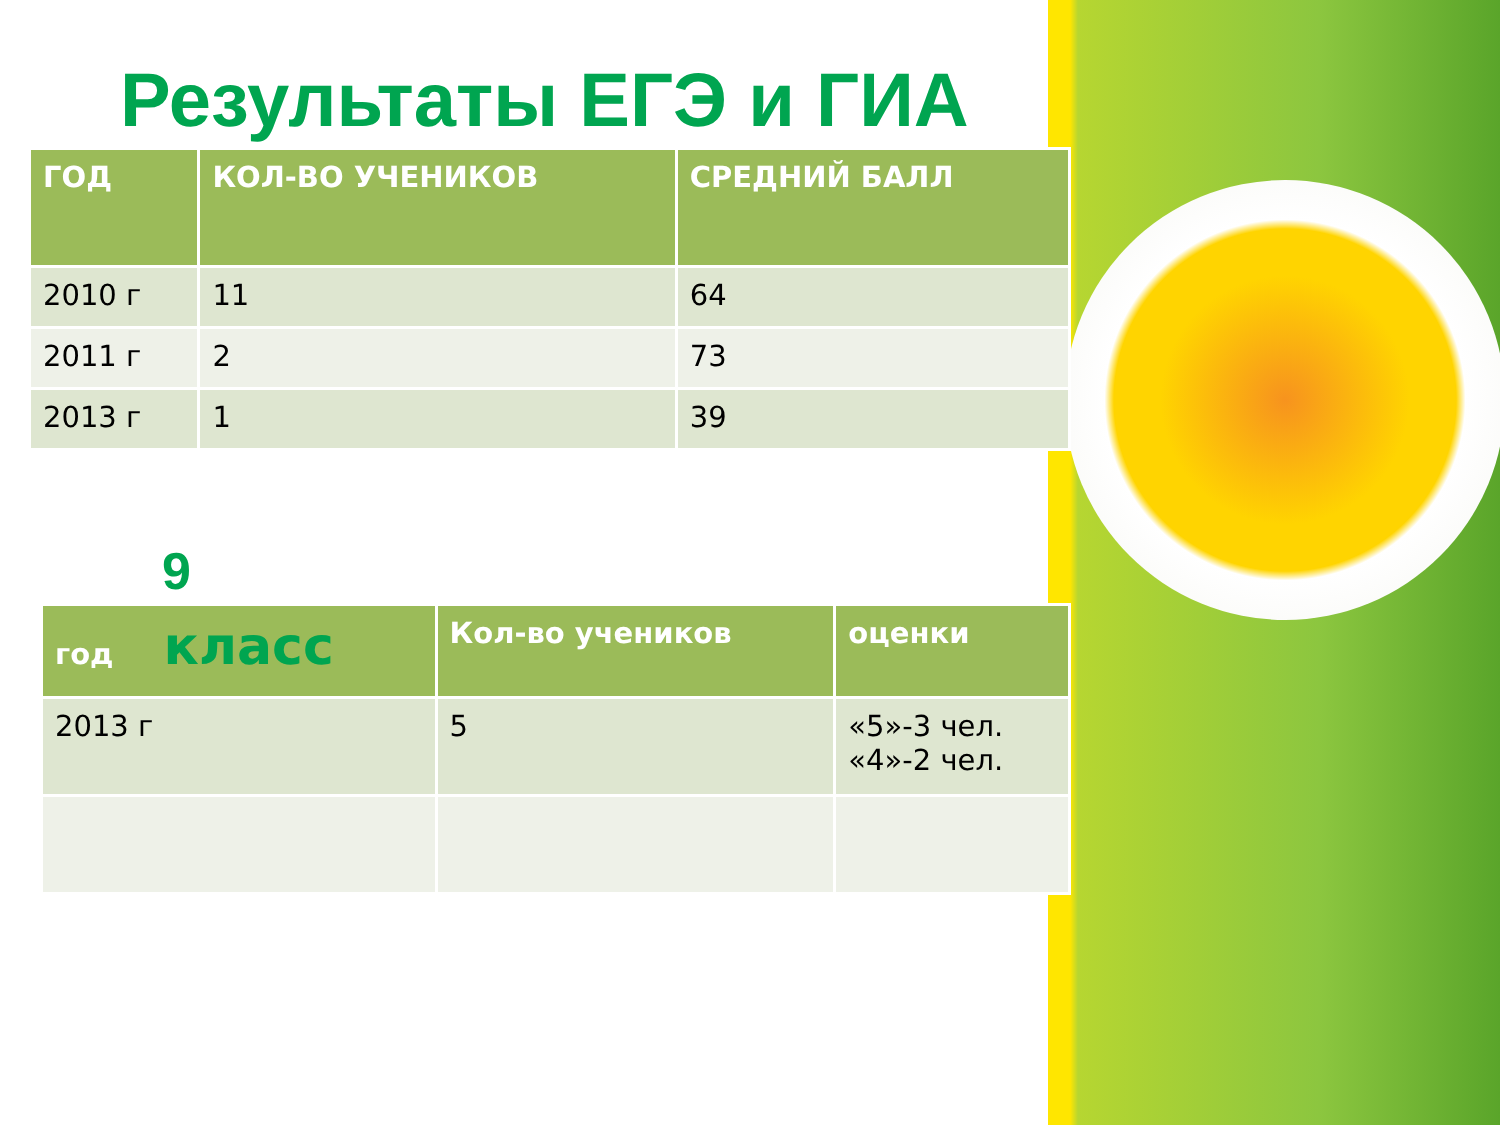Результаты ЕГЭ и ГИА
| ГОД | КОЛ-ВО УЧЕНИКОВ | СРЕДНИЙ БАЛЛ |
| --- | --- | --- |
| 2010 г | 11 | 64 |
| 2011 г | 2 | 73 |
| 2013 г | 1 | 39 |
9
| год класс | Кол-во учеников | оценки |
| --- | --- | --- |
| 2013 г | 5 | «5»-3 чел. «4»-2 чел. |